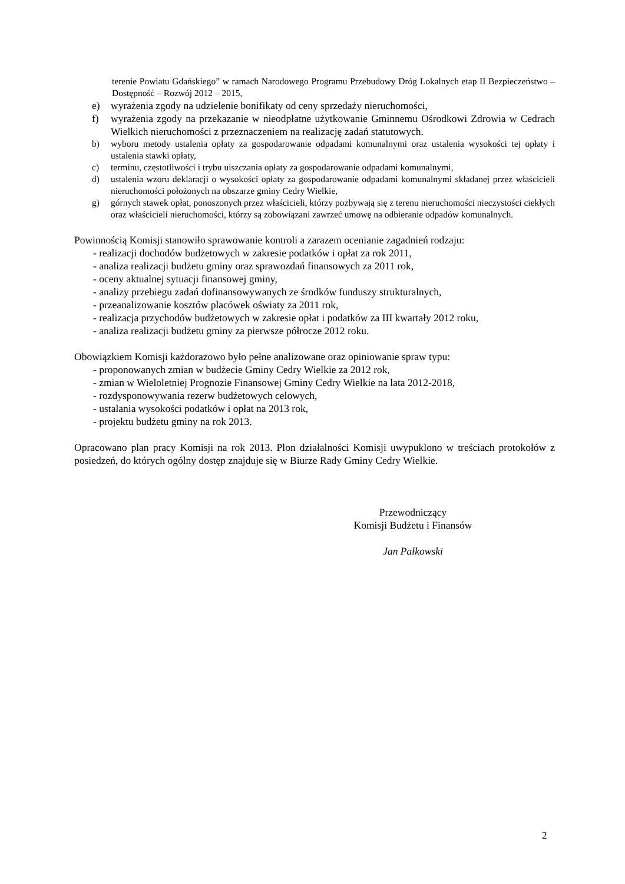terenie Powiatu Gdańskiego” w ramach Narodowego Programu Przebudowy Dróg Lokalnych etap II Bezpieczeństwo – Dostępność – Rozwój 2012 – 2015,
e) wyrażenia zgody na udzielenie bonifikaty od ceny sprzedaży nieruchomości,
f) wyrażenia zgody na przekazanie w nieodpłatne użytkowanie Gminnemu Ośrodkowi Zdrowia w Cedrach Wielkich nieruchomości z przeznaczeniem na realizację zadań statutowych.
b) wyboru metody ustalenia opłaty za gospodarowanie odpadami komunalnymi oraz ustalenia wysokości tej opłaty i ustalenia stawki opłaty,
c) terminu, częstotliwości i trybu uiszczania opłaty za gospodarowanie odpadami komunalnymi,
d) ustalenia wzoru deklaracji o wysokości opłaty za gospodarowanie odpadami komunalnymi składanej przez właścicieli nieruchomości położonych na obszarze gminy Cedry Wielkie,
g) górnych stawek opłat, ponoszonych przez właścicieli, którzy pozbywają się z terenu nieruchomości nieczystości ciekłych oraz właścicieli nieruchomości, którzy są zobowiązani zawrzeć umowę na odbieranie odpadów komunalnych.
Powinnością Komisji stanowiło sprawowanie kontroli a zarazem ocenianie zagadnień rodzaju:
- realizacji dochodów budżetowych w zakresie podatków i opłat za rok 2011,
- analiza realizacji budżetu gminy oraz sprawozdań finansowych za 2011 rok,
- oceny aktualnej sytuacji finansowej gminy,
- analizy przebiegu zadań dofinansowywanych ze środków funduszy strukturalnych,
- przeanalizowanie kosztów placówek oświaty za 2011 rok,
- realizacja przychodów budżetowych w zakresie opłat i podatków za III kwartały 2012 roku,
- analiza realizacji budżetu gminy za pierwsze półrocze 2012 roku.
Obowiązkiem Komisji każdorazowo było pełne analizowane oraz opiniowanie spraw typu:
- proponowanych zmian w budżecie Gminy Cedry Wielkie za 2012 rok,
- zmian w Wieloletniej Prognozie Finansowej Gminy Cedry Wielkie na lata 2012-2018,
- rozdysponowywania rezerw budżetowych celowych,
- ustalania wysokości podatków i opłat na 2013 rok,
- projektu budżetu gminy na rok 2013.
Opracowano plan pracy Komisji na rok 2013. Plon działalności Komisji uwypuklono w treściach protokołów z posiedzeń, do których ogólny dostęp znajduje się w Biurze Rady Gminy Cedry Wielkie.
Przewodniczący
Komisji Budżetu i Finansów
Jan Pałkowski
2